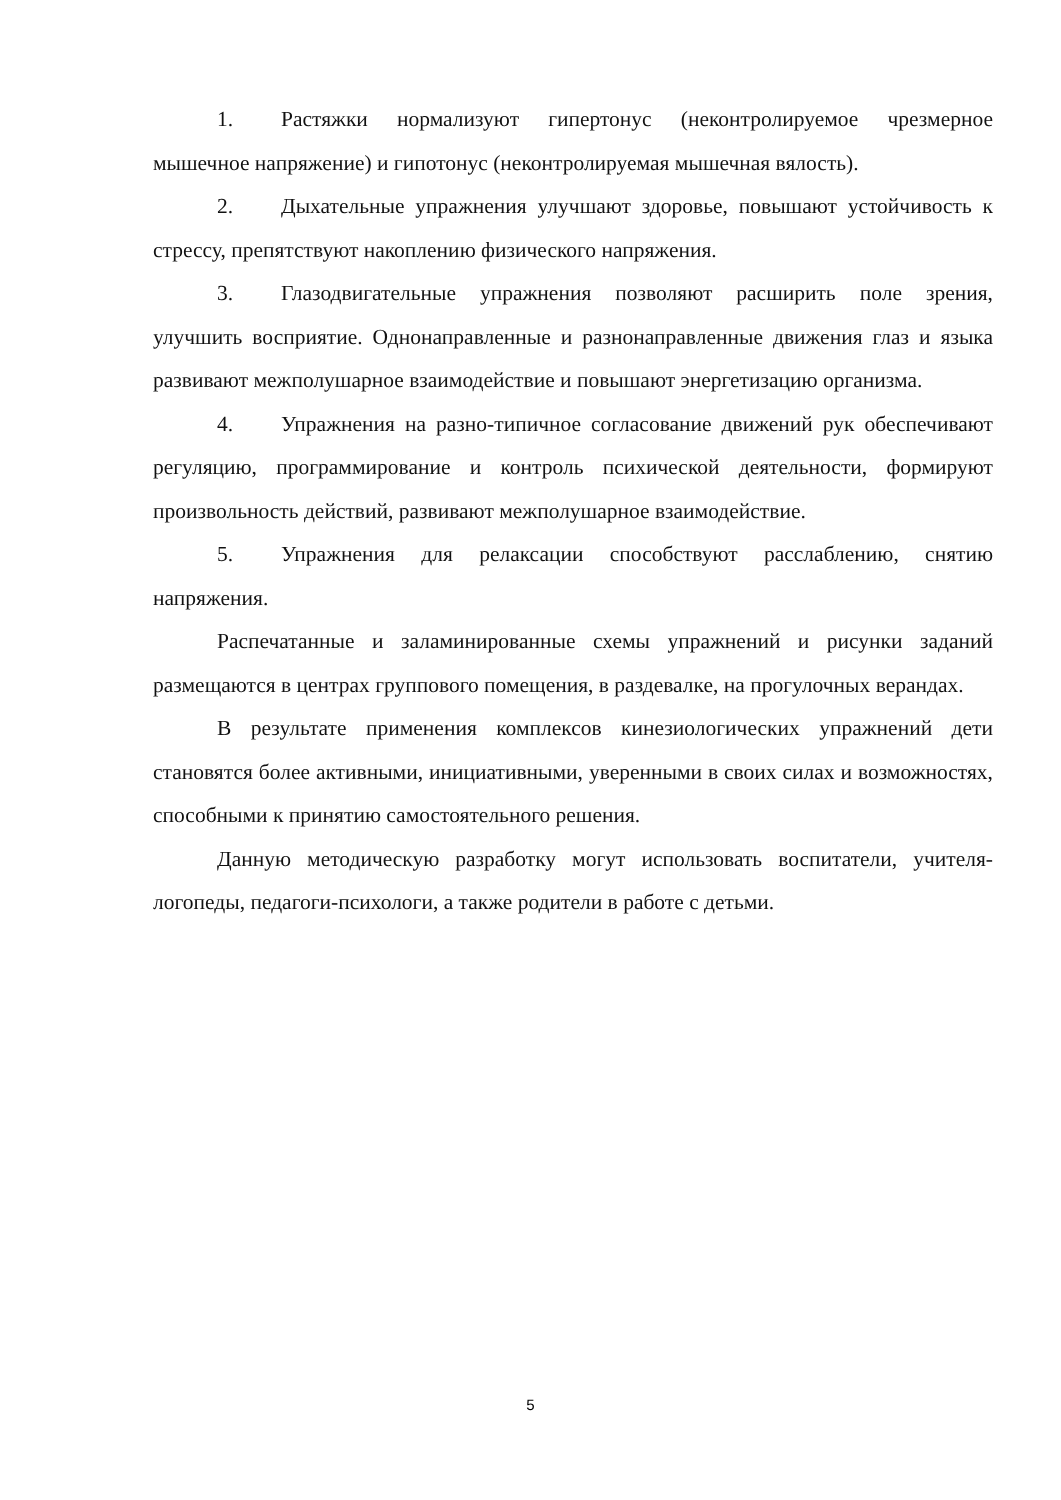1. Растяжки нормализуют гипертонус (неконтролируемое чрезмерное мышечное напряжение) и гипотонус (неконтролируемая мышечная вялость).
2. Дыхательные упражнения улучшают здоровье, повышают устойчивость к стрессу, препятствуют накоплению физического напряжения.
3. Глазодвигательные упражнения позволяют расширить поле зрения, улучшить восприятие. Однонаправленные и разнонаправленные движения глаз и языка развивают межполушарное взаимодействие и повышают энергетизацию организма.
4. Упражнения на разно-типичное согласование движений рук обеспечивают регуляцию, программирование и контроль психической деятельности, формируют произвольность действий, развивают межполушарное взаимодействие.
5. Упражнения для релаксации способствуют расслаблению, снятию напряжения.
Распечатанные и заламинированные схемы упражнений и рисунки заданий размещаются в центрах группового помещения, в раздевалке, на прогулочных верандах.
В результате применения комплексов кинезиологических упражнений дети становятся более активными, инициативными, уверенными в своих силах и возможностях, способными к принятию самостоятельного решения.
Данную методическую разработку могут использовать воспитатели, учителя-логопеды, педагоги-психологи, а также родители в работе с детьми.
5